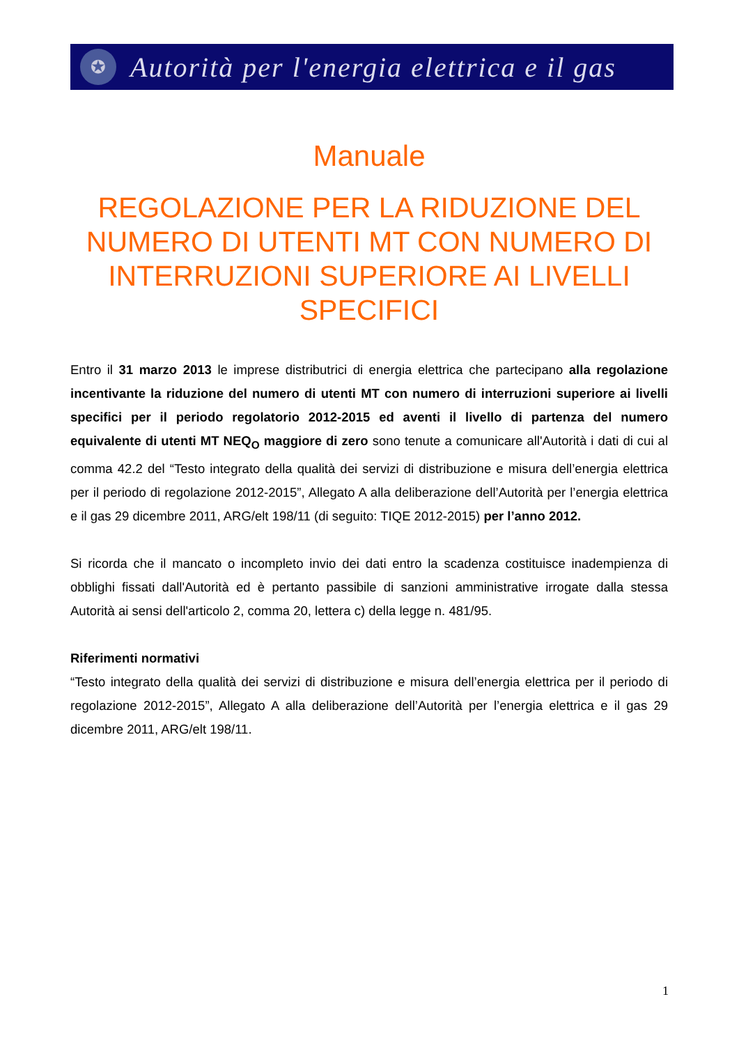✪
Autorità per l'energia elettrica e il gas
Manuale
REGOLAZIONE PER LA RIDUZIONE DEL NUMERO DI UTENTI MT CON NUMERO DI INTERRUZIONI SUPERIORE AI LIVELLI SPECIFICI
Entro il 31 marzo 2013 le imprese distributrici di energia elettrica che partecipano alla regolazione incentivante la riduzione del numero di utenti MT con numero di interruzioni superiore ai livelli specifici per il periodo regolatorio 2012-2015 ed aventi il livello di partenza del numero equivalente di utenti MT NEQ<sub>O</sub> maggiore di zero sono tenute a comunicare all'Autorità i dati di cui al comma 42.2 del “Testo integrato della qualità dei servizi di distribuzione e misura dell’energia elettrica per il periodo di regolazione 2012-2015”, Allegato A alla deliberazione dell’Autorità per l’energia elettrica e il gas 29 dicembre 2011, ARG/elt 198/11 (di seguito: TIQE 2012-2015) per l’anno 2012.
Si ricorda che il mancato o incompleto invio dei dati entro la scadenza costituisce inadempienza di obblighi fissati dall'Autorità ed è pertanto passibile di sanzioni amministrative irrogate dalla stessa Autorità ai sensi dell'articolo 2, comma 20, lettera c) della legge n. 481/95.
Riferimenti normativi
“Testo integrato della qualità dei servizi di distribuzione e misura dell’energia elettrica per il periodo di regolazione 2012-2015”, Allegato A alla deliberazione dell’Autorità per l’energia elettrica e il gas 29 dicembre 2011, ARG/elt 198/11.
1